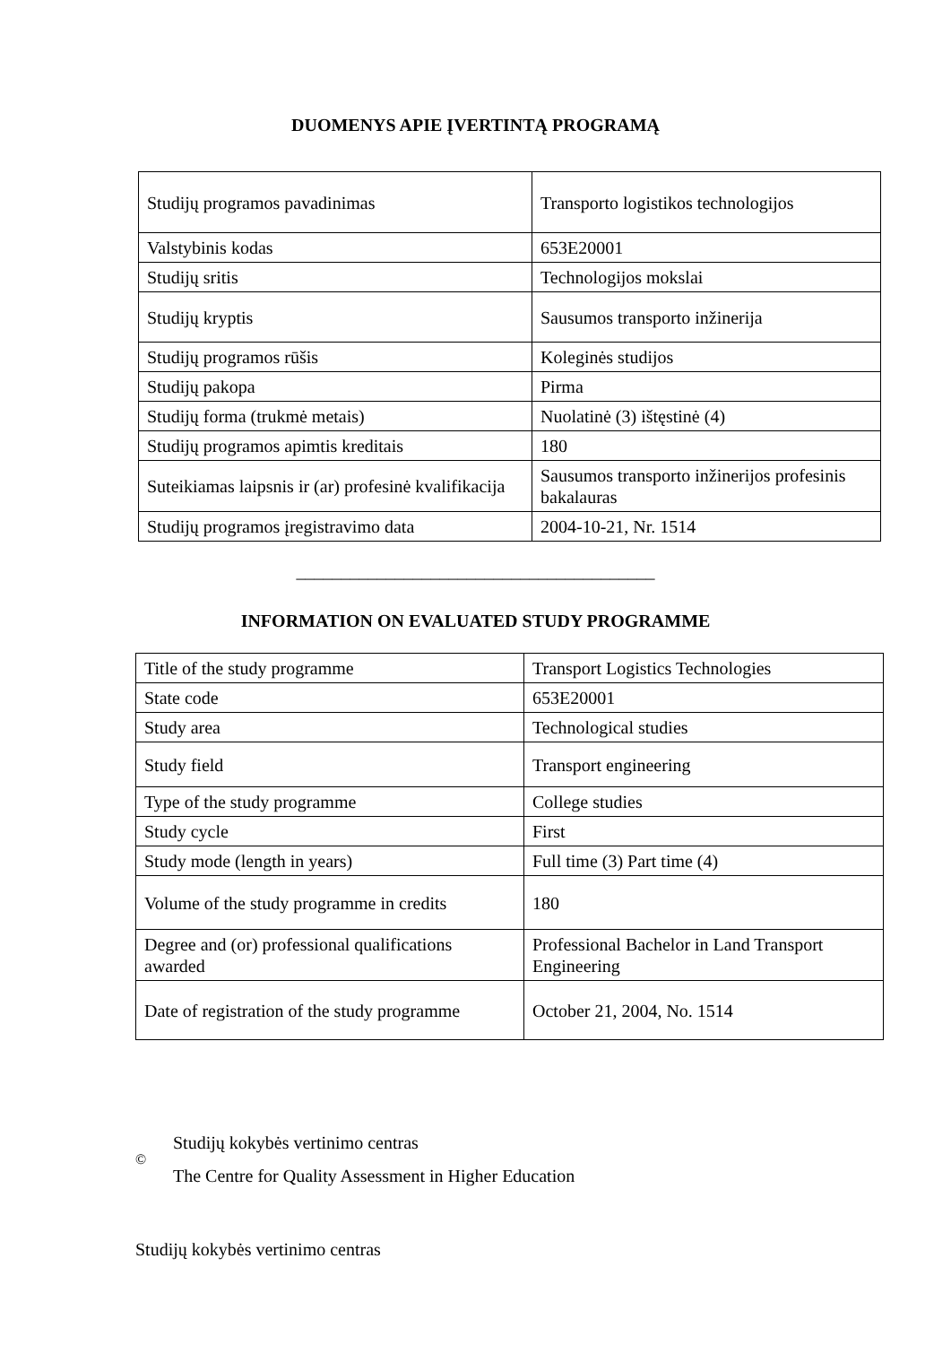DUOMENYS APIE ĮVERTINTĄ PROGRAMĄ
| Studijų programos pavadinimas | Transporto logistikos technologijos |
| Valstybinis kodas | 653E20001 |
| Studijų sritis | Technologijos mokslai |
| Studijų kryptis | Sausumos transporto inžinerija |
| Studijų programos rūšis | Koleginės studijos |
| Studijų pakopa | Pirma |
| Studijų forma (trukmė metais) | Nuolatinė (3) ištęstinė (4) |
| Studijų programos apimtis kreditais | 180 |
| Suteikiamas laipsnis ir (ar) profesinė kvalifikacija | Sausumos transporto inžinerijos profesinis bakalauras |
| Studijų programos įregistravimo data | 2004-10-21, Nr. 1514 |
________________________________________
INFORMATION ON EVALUATED STUDY PROGRAMME
| Title of the study programme | Transport Logistics Technologies |
| State code | 653E20001 |
| Study area | Technological studies |
| Study field | Transport engineering |
| Type of the study programme | College studies |
| Study cycle | First |
| Study mode (length in years) | Full time (3) Part time (4) |
| Volume of the study programme in credits | 180 |
| Degree and (or) professional qualifications awarded | Professional Bachelor in Land Transport Engineering |
| Date of registration of the study programme | October 21, 2004, No. 1514 |
©
Studijų kokybės vertinimo centras
The Centre for Quality Assessment in Higher Education
Studijų kokybės vertinimo centras